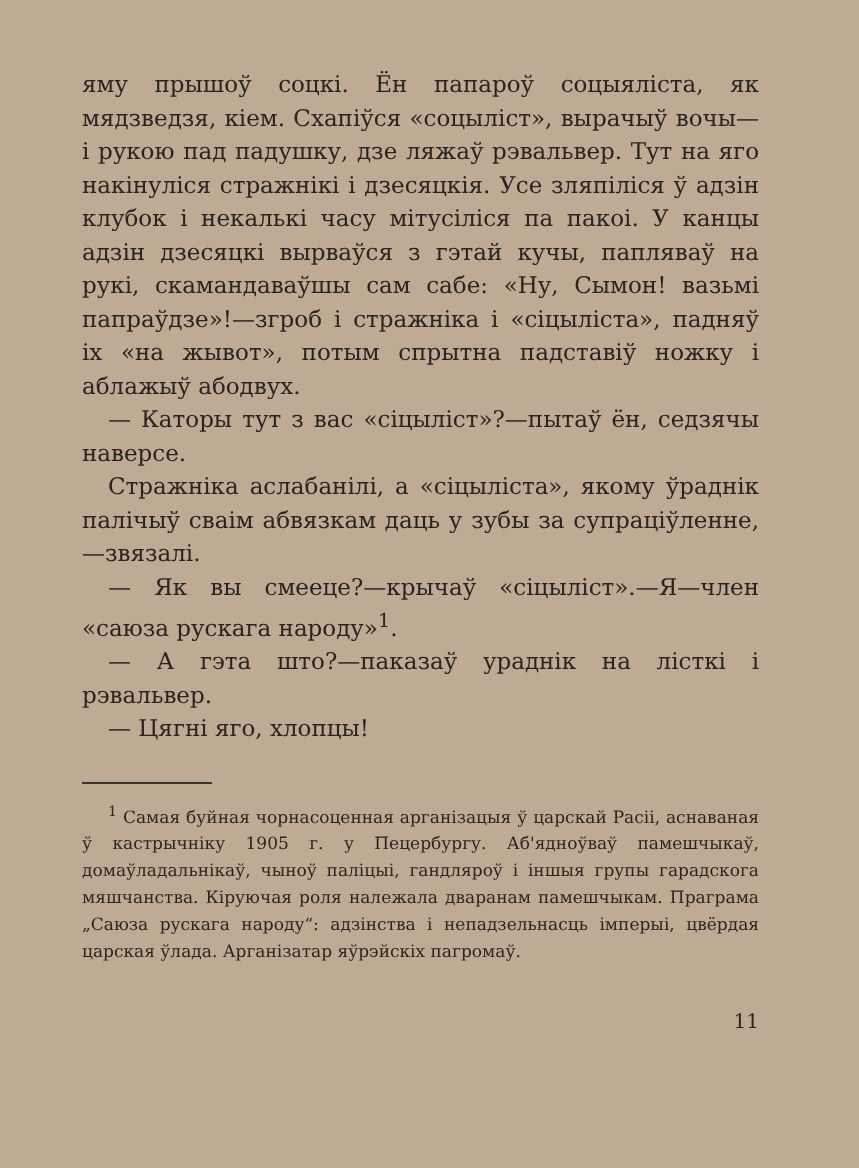яму прышоў соцкі. Ён папароў соцыяліста, як мядзведзя, кіем. Схапіўся «соцыліст», вырачыў вочы—і рукою пад падушку, дзе ляжаў рэвальвер. Тут на яго накінуліся стражнікі і дзесяцкія. Усе зляпіліся ў адзін клубок і некалькі часу мітусіліся па пакоі. У канцы адзін дзесяцкі вырваўся з гэтай кучы, папляваў на рукі, скамандаваўшы сам сабе: «Ну, Сымон! вазьмі папраўдзе»!—згроб і стражніка і «сіцыліста», падняў іх «на жывот», потым спрытна падставіў ножку і аблажыў абодвух.
— Каторы тут з вас «сіцыліст»?—пытаў ён, седзячы наверсе.
Стражніка аслабанілі, а «сіцыліста», якому ўраднік палічыў сваім абвязкам даць у зубы за супраціўленне,—звязалі.
— Як вы смееце?—крычаў «сіцыліст».—Я—член «саюза рускага народу»<sup>1</sup>.
— А гэта што?—паказаў ураднік на лісткі і рэвальвер.
— Цягні яго, хлопцы!
<sup>1</sup> Самая буйная чорнасоценная арганізацыя ў царскай Расіі, аснаваная ў кастрычніку 1905 г. у Пецербургу. Аб'ядноўваў памешчыкаў, домаўладальнікаў, чыноў паліцыі, гандляроў і іншыя групы гарадскога мяшчанства. Кіруючая роля належала дваранам памешчыкам. Праграма „Саюза рускага народу“: адзінства і непадзельнасць імперыі, цвёрдая царская ўлада. Арганізатар яўрэйскіх пагромаў.
11